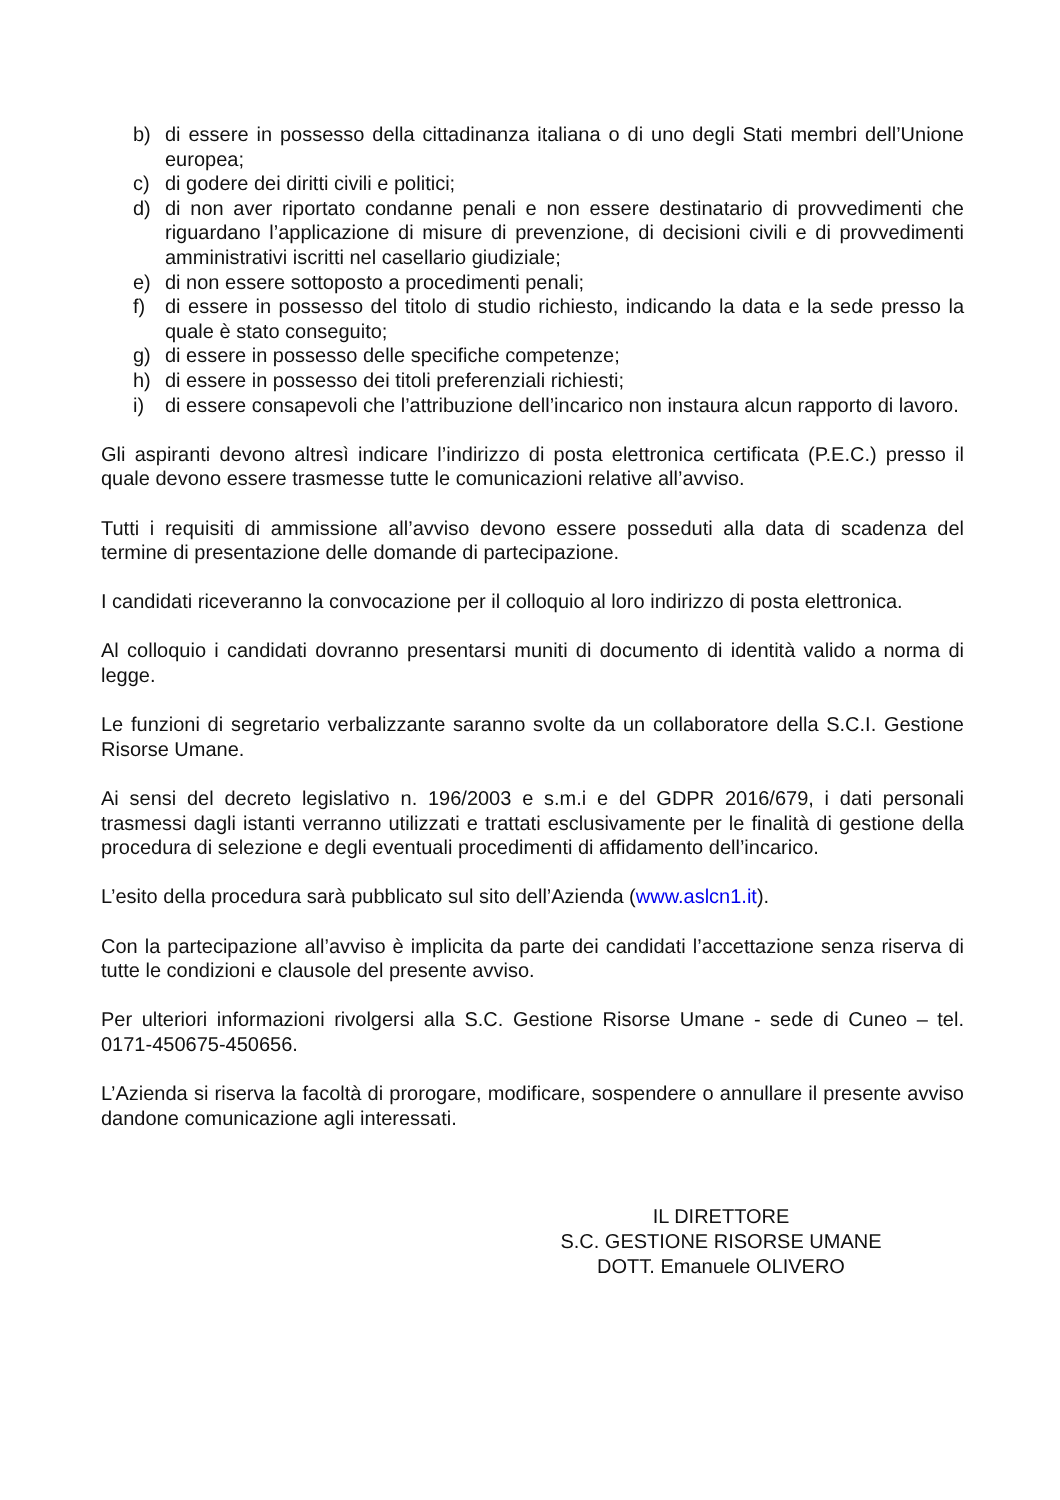b) di essere in possesso della cittadinanza italiana o di uno degli Stati membri dell’Unione europea;
c) di godere dei diritti civili e politici;
d) di non aver riportato condanne penali e non essere destinatario di provvedimenti che riguardano l’applicazione di misure di prevenzione, di decisioni civili e di provvedimenti amministrativi iscritti nel casellario giudiziale;
e) di non essere sottoposto a procedimenti penali;
f) di essere in possesso del titolo di studio richiesto, indicando la data e la sede presso la quale è stato conseguito;
g) di essere in possesso delle specifiche competenze;
h) di essere in possesso dei titoli preferenziali richiesti;
i) di essere consapevoli che l’attribuzione dell’incarico non instaura alcun rapporto di lavoro.
Gli aspiranti devono altresì indicare l’indirizzo di posta elettronica certificata (P.E.C.) presso il quale devono essere trasmesse tutte le comunicazioni relative all’avviso.
Tutti i requisiti di ammissione all’avviso devono essere posseduti alla data di scadenza del termine di presentazione delle domande di partecipazione.
I candidati riceveranno la convocazione per il colloquio al loro indirizzo di posta elettronica.
Al colloquio i candidati dovranno presentarsi muniti di documento di identità valido a norma di legge.
Le funzioni di segretario verbalizzante saranno svolte da un collaboratore della S.C.I. Gestione Risorse Umane.
Ai sensi del decreto legislativo n. 196/2003 e s.m.i e del GDPR 2016/679, i dati personali trasmessi dagli istanti verranno utilizzati e trattati esclusivamente per le finalità di gestione della procedura di selezione e degli eventuali procedimenti di affidamento dell’incarico.
L’esito della procedura sarà pubblicato sul sito dell’Azienda (www.aslcn1.it).
Con la partecipazione all’avviso è implicita da parte dei candidati l’accettazione senza riserva di tutte le condizioni e clausole del presente avviso.
Per ulteriori informazioni rivolgersi alla S.C. Gestione Risorse Umane - sede di Cuneo – tel. 0171-450675-450656.
L’Azienda si riserva la facoltà di prorogare, modificare, sospendere o annullare il presente avviso dandone comunicazione agli interessati.
IL DIRETTORE
S.C. GESTIONE RISORSE UMANE
DOTT. Emanuele OLIVERO